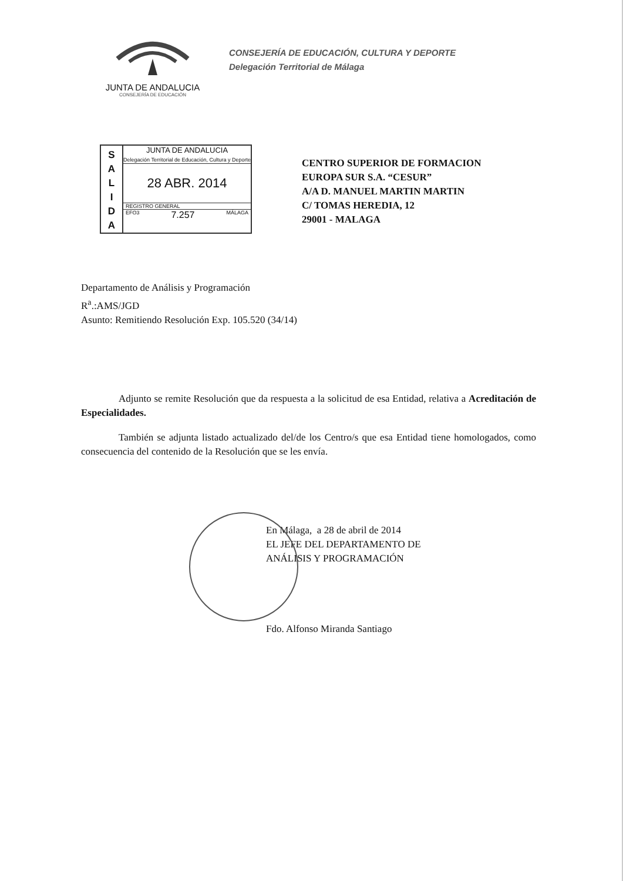JUNTA DE ANDALUCIA
CONSEJERÍA DE EDUCACIÓN
CONSEJERÍA DE EDUCACIÓN, CULTURA Y DEPORTE
Delegación Territorial de Málaga
S
A
L
I
D
A
JUNTA DE ANDALUCIA
Delegación Territorial de Educación, Cultura y Deporte
28 ABR. 2014
REGISTRO GENERAL
EFO3 7.257 MÁLAGA
CENTRO SUPERIOR DE FORMACION
EUROPA SUR S.A. “CESUR”
A/A D. MANUEL MARTIN MARTIN
C/ TOMAS HEREDIA, 12
29001 - MALAGA
Departamento de Análisis y Programación
R<sup>a</sup>.:AMS/JGD
Asunto: Remitiendo Resolución Exp. 105.520 (34/14)
Adjunto se remite Resolución que da respuesta a la solicitud de esa Entidad, relativa a Acreditación de Especialidades.
También se adjunta listado actualizado del/de los Centro/s que esa Entidad tiene homologados, como consecuencia del contenido de la Resolución que se les envía.
En Málaga, a 28 de abril de 2014
EL JEFE DEL DEPARTAMENTO DE
ANÁLISIS Y PROGRAMACIÓN
Fdo. Alfonso Miranda Santiago